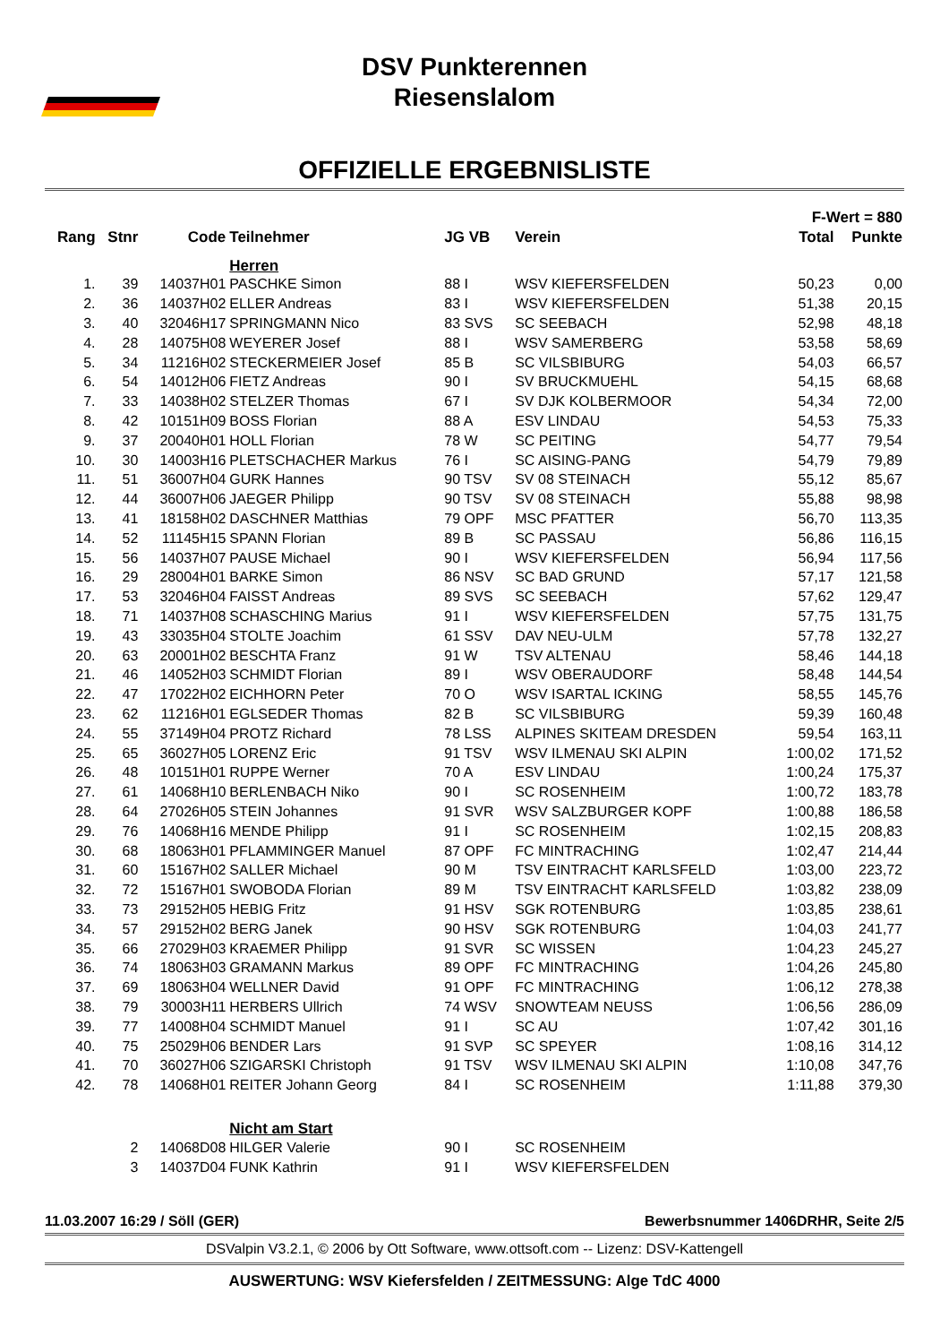DSV Punkterennen
Riesenslalom
OFFIZIELLE ERGEBNISLISTE
| | | | | | | F-Wert = 880 | |
| --- | --- | --- | --- | --- | --- | --- | --- |
| Rang | Stnr | Code | Teilnehmer | JG VB | Verein | Total | Punkte |
| | | | Herren | | | | |
| 1. | 39 | 14037H01 | PASCHKE Simon | 88 I | WSV KIEFERSFELDEN | 50,23 | 0,00 |
| 2. | 36 | 14037H02 | ELLER Andreas | 83 I | WSV KIEFERSFELDEN | 51,38 | 20,15 |
| 3. | 40 | 32046H17 | SPRINGMANN Nico | 83 SVS | SC SEEBACH | 52,98 | 48,18 |
| 4. | 28 | 14075H08 | WEYERER Josef | 88 I | WSV SAMERBERG | 53,58 | 58,69 |
| 5. | 34 | 11216H02 | STECKERMEIER Josef | 85 B | SC VILSBIBURG | 54,03 | 66,57 |
| 6. | 54 | 14012H06 | FIETZ Andreas | 90 I | SV BRUCKMUEHL | 54,15 | 68,68 |
| 7. | 33 | 14038H02 | STELZER Thomas | 67 I | SV DJK KOLBERMOOR | 54,34 | 72,00 |
| 8. | 42 | 10151H09 | BOSS Florian | 88 A | ESV LINDAU | 54,53 | 75,33 |
| 9. | 37 | 20040H01 | HOLL Florian | 78 W | SC PEITING | 54,77 | 79,54 |
| 10. | 30 | 14003H16 | PLETSCHACHER Markus | 76 I | SC AISING-PANG | 54,79 | 79,89 |
| 11. | 51 | 36007H04 | GURK Hannes | 90 TSV | SV 08 STEINACH | 55,12 | 85,67 |
| 12. | 44 | 36007H06 | JAEGER Philipp | 90 TSV | SV 08 STEINACH | 55,88 | 98,98 |
| 13. | 41 | 18158H02 | DASCHNER Matthias | 79 OPF | MSC PFATTER | 56,70 | 113,35 |
| 14. | 52 | 11145H15 | SPANN Florian | 89 B | SC PASSAU | 56,86 | 116,15 |
| 15. | 56 | 14037H07 | PAUSE Michael | 90 I | WSV KIEFERSFELDEN | 56,94 | 117,56 |
| 16. | 29 | 28004H01 | BARKE Simon | 86 NSV | SC BAD GRUND | 57,17 | 121,58 |
| 17. | 53 | 32046H04 | FAISST Andreas | 89 SVS | SC SEEBACH | 57,62 | 129,47 |
| 18. | 71 | 14037H08 | SCHASCHING Marius | 91 I | WSV KIEFERSFELDEN | 57,75 | 131,75 |
| 19. | 43 | 33035H04 | STOLTE Joachim | 61 SSV | DAV NEU-ULM | 57,78 | 132,27 |
| 20. | 63 | 20001H02 | BESCHTA Franz | 91 W | TSV ALTENAU | 58,46 | 144,18 |
| 21. | 46 | 14052H03 | SCHMIDT Florian | 89 I | WSV OBERAUDORF | 58,48 | 144,54 |
| 22. | 47 | 17022H02 | EICHHORN Peter | 70 O | WSV ISARTAL ICKING | 58,55 | 145,76 |
| 23. | 62 | 11216H01 | EGLSEDER Thomas | 82 B | SC VILSBIBURG | 59,39 | 160,48 |
| 24. | 55 | 37149H04 | PROTZ Richard | 78 LSS | ALPINES SKITEAM DRESDEN | 59,54 | 163,11 |
| 25. | 65 | 36027H05 | LORENZ Eric | 91 TSV | WSV ILMENAU SKI ALPIN | 1:00,02 | 171,52 |
| 26. | 48 | 10151H01 | RUPPE Werner | 70 A | ESV LINDAU | 1:00,24 | 175,37 |
| 27. | 61 | 14068H10 | BERLENBACH Niko | 90 I | SC ROSENHEIM | 1:00,72 | 183,78 |
| 28. | 64 | 27026H05 | STEIN Johannes | 91 SVR | WSV SALZBURGER KOPF | 1:00,88 | 186,58 |
| 29. | 76 | 14068H16 | MENDE Philipp | 91 I | SC ROSENHEIM | 1:02,15 | 208,83 |
| 30. | 68 | 18063H01 | PFLAMMINGER Manuel | 87 OPF | FC MINTRACHING | 1:02,47 | 214,44 |
| 31. | 60 | 15167H02 | SALLER Michael | 90 M | TSV EINTRACHT KARLSFELD | 1:03,00 | 223,72 |
| 32. | 72 | 15167H01 | SWOBODA Florian | 89 M | TSV EINTRACHT KARLSFELD | 1:03,82 | 238,09 |
| 33. | 73 | 29152H05 | HEBIG Fritz | 91 HSV | SGK ROTENBURG | 1:03,85 | 238,61 |
| 34. | 57 | 29152H02 | BERG Janek | 90 HSV | SGK ROTENBURG | 1:04,03 | 241,77 |
| 35. | 66 | 27029H03 | KRAEMER Philipp | 91 SVR | SC WISSEN | 1:04,23 | 245,27 |
| 36. | 74 | 18063H03 | GRAMANN Markus | 89 OPF | FC MINTRACHING | 1:04,26 | 245,80 |
| 37. | 69 | 18063H04 | WELLNER David | 91 OPF | FC MINTRACHING | 1:06,12 | 278,38 |
| 38. | 79 | 30003H11 | HERBERS Ullrich | 74 WSV | SNOWTEAM NEUSS | 1:06,56 | 286,09 |
| 39. | 77 | 14008H04 | SCHMIDT Manuel | 91 I | SC AU | 1:07,42 | 301,16 |
| 40. | 75 | 25029H06 | BENDER Lars | 91 SVP | SC SPEYER | 1:08,16 | 314,12 |
| 41. | 70 | 36027H06 | SZIGARSKI Christoph | 91 TSV | WSV ILMENAU SKI ALPIN | 1:10,08 | 347,76 |
| 42. | 78 | 14068H01 | REITER Johann Georg | 84 I | SC ROSENHEIM | 1:11,88 | 379,30 |
| | | | Nicht am Start | | | | |
| | 2 | 14068D08 | HILGER Valerie | 90 I | SC ROSENHEIM | | |
| | 3 | 14037D04 | FUNK Kathrin | 91 I | WSV KIEFERSFELDEN | | |
11.03.2007 16:29 / Söll (GER) Bewerbsnummer 1406DRHR, Seite 2/5
DSValpin V3.2.1, © 2006 by Ott Software, www.ottsoft.com -- Lizenz: DSV-Kattengell
AUSWERTUNG: WSV Kiefersfelden / ZEITMESSUNG: Alge TdC 4000